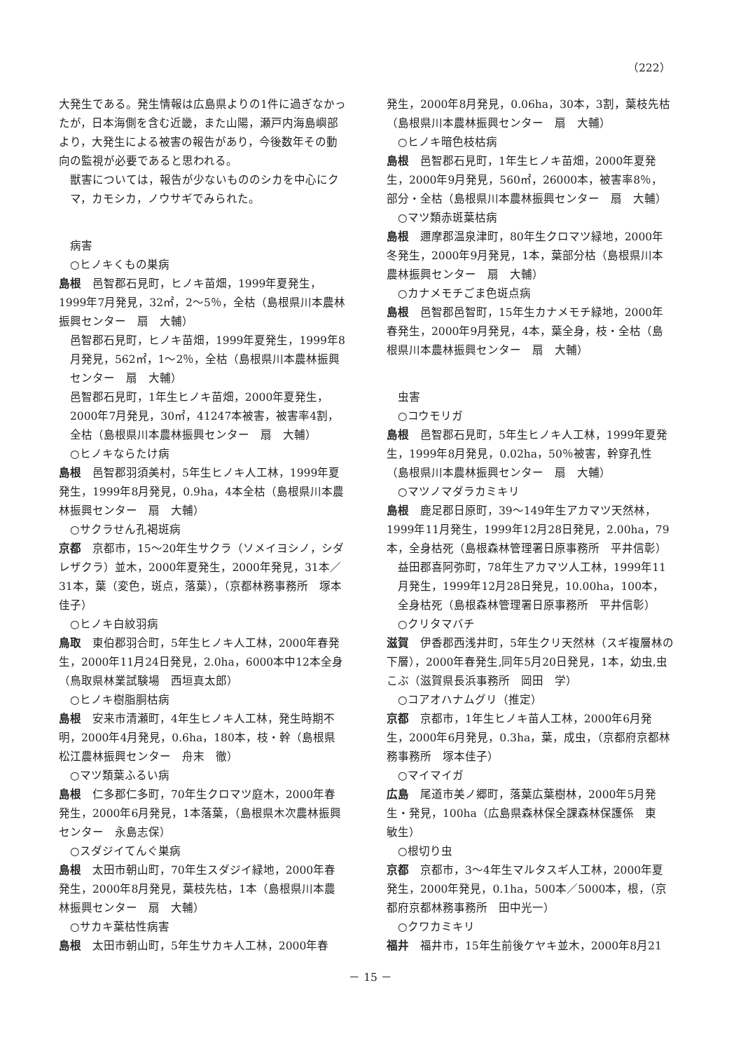（222）
大発生である。発生情報は広島県よりの1件に過ぎなかったが，日本海側を含む近畿，また山陽，瀬戸内海島嶼部より，大発生による被害の報告があり，今後数年その動向の監視が必要であると思われる。
獣害については，報告が少ないもののシカを中心にクマ，カモシカ，ノウサギでみられた。
病害
○ヒノキくもの巣病
島根　邑智郡石見町，ヒノキ苗畑，1999年夏発生，1999年7月発見，32㎡，2～5％，全枯（島根県川本農林振興センター　扇　大輔）
邑智郡石見町，ヒノキ苗畑，1999年夏発生，1999年8月発見，562㎡，1～2％，全枯（島根県川本農林振興センター　扇　大輔）
邑智郡石見町，1年生ヒノキ苗畑，2000年夏発生，2000年7月発見，30㎡，41247本被害，被害率4割，全枯（島根県川本農林振興センター　扇　大輔）
○ヒノキならたけ病
島根　邑智郡羽須美村，5年生ヒノキ人工林，1999年夏発生，1999年8月発見，0.9ha，4本全枯（島根県川本農林振興センター　扇　大輔）
○サクラせん孔褐斑病
京都　京都市，15～20年生サクラ（ソメイヨシノ，シダレザクラ）並木，2000年夏発生，2000年発見，31本／31本，葉（変色，斑点，落葉），（京都林務事務所　塚本佳子）
○ヒノキ白紋羽病
鳥取　東伯郡羽合町，5年生ヒノキ人工林，2000年春発生，2000年11月24日発見，2.0ha，6000本中12本全身（鳥取県林業試験場　西垣真太郎）
○ヒノキ樹脂胴枯病
島根　安来市清瀬町，4年生ヒノキ人工林，発生時期不明，2000年4月発見，0.6ha，180本，枝・幹（島根県松江農林振興センター　舟末　徹）
○マツ類葉ふるい病
島根　仁多郡仁多町，70年生クロマツ庭木，2000年春発生，2000年6月発見，1本落葉，（島根県木次農林振興センター　永島志保）
○スダジイてんぐ巣病
島根　太田市朝山町，70年生スダジイ緑地，2000年春発生，2000年8月発見，葉枝先枯，1本（島根県川本農林振興センター　扇　大輔）
○サカキ葉枯性病害
島根　太田市朝山町，5年生サカキ人工林，2000年春
発生，2000年8月発見，0.06ha，30本，3割，葉枝先枯（島根県川本農林振興センター　扇　大輔）
○ヒノキ暗色枝枯病
島根　邑智郡石見町，1年生ヒノキ苗畑，2000年夏発生，2000年9月発見，560㎡，26000本，被害率8％，部分・全枯（島根県川本農林振興センター　扇　大輔）
○マツ類赤斑葉枯病
島根　邇摩郡温泉津町，80年生クロマツ緑地，2000年冬発生，2000年9月発見，1本，葉部分枯（島根県川本農林振興センター　扇　大輔）
○カナメモチごま色斑点病
島根　邑智郡邑智町，15年生カナメモチ緑地，2000年春発生，2000年9月発見，4本，葉全身，枝・全枯（島根県川本農林振興センター　扇　大輔）
虫害
○コウモリガ
島根　邑智郡石見町，5年生ヒノキ人工林，1999年夏発生，1999年8月発見，0.02ha，50％被害，幹穿孔性（島根県川本農林振興センター　扇　大輔）
○マツノマダラカミキリ
島根　鹿足郡日原町，39～149年生アカマツ天然林，1999年11月発生，1999年12月28日発見，2.00ha，79本，全身枯死（島根森林管理署日原事務所　平井信彰）
益田郡喜阿弥町，78年生アカマツ人工林，1999年11月発生，1999年12月28日発見，10.00ha，100本，全身枯死（島根森林管理署日原事務所　平井信彰）
○クリタマバチ
滋賀　伊香郡西浅井町，5年生クリ天然林（スギ複層林の下層），2000年春発生,同年5月20日発見，1本，幼虫,虫こぶ（滋賀県長浜事務所　岡田　学）
○コアオハナムグリ（推定）
京都　京都市，1年生ヒノキ苗人工林，2000年6月発生，2000年6月発見，0.3ha，葉，成虫，（京都府京都林務事務所　塚本佳子）
○マイマイガ
広島　尾道市美ノ郷町，落葉広葉樹林，2000年5月発生・発見，100ha（広島県森林保全課森林保護係　東　敏生）
○根切り虫
京都　京都市，3～4年生マルタスギ人工林，2000年夏発生，2000年発見，0.1ha，500本／5000本，根，（京都府京都林務事務所　田中光一）
○クワカミキリ
福井　福井市，15年生前後ケヤキ並木，2000年8月21
－ 15 －